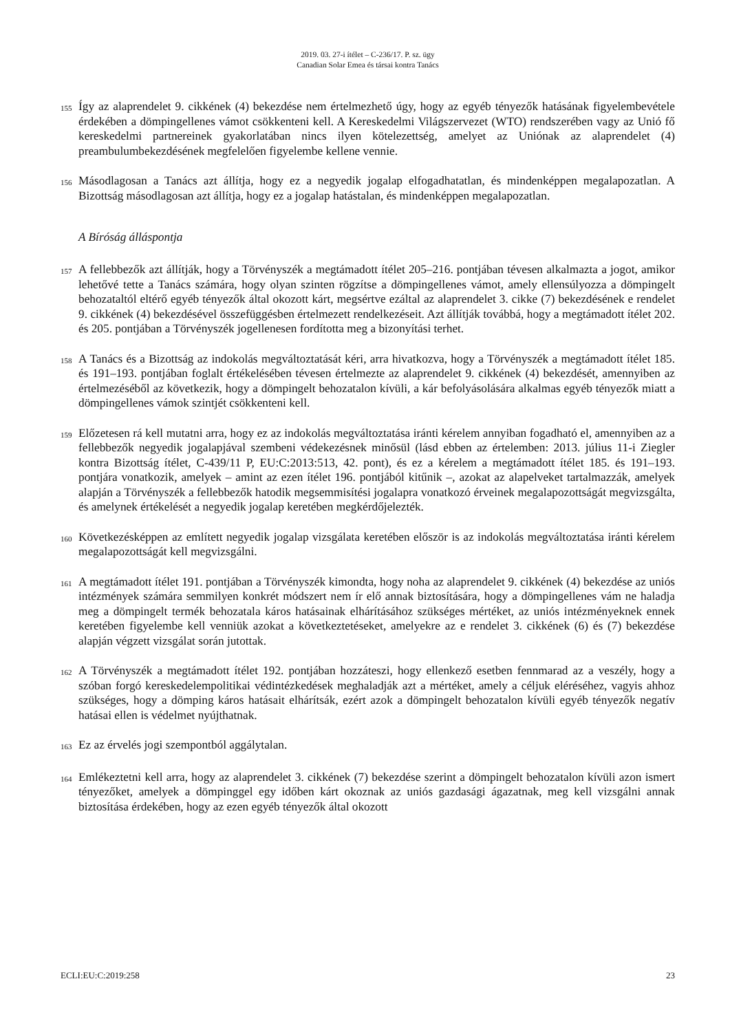2019. 03. 27-i ítélet – C-236/17. P. sz. ügy
Canadian Solar Emea és társai kontra Tanács
155 Így az alaprendelet 9. cikkének (4) bekezdése nem értelmezhető úgy, hogy az egyéb tényezők hatásának figyelembevétele érdekében a dömpingellenes vámot csökkenteni kell. A Kereskedelmi Világszervezet (WTO) rendszerében vagy az Unió fő kereskedelmi partnereinek gyakorlatában nincs ilyen kötelezettség, amelyet az Uniónak az alaprendelet (4) preambulumbekezdésének megfelelően figyelembe kellene vennie.
156 Másodlagosan a Tanács azt állítja, hogy ez a negyedik jogalap elfogadhatatlan, és mindenképpen megalapozatlan. A Bizottság másodlagosan azt állítja, hogy ez a jogalap hatástalan, és mindenképpen megalapozatlan.
A Bíróság álláspontja
157 A fellebbezők azt állítják, hogy a Törvényszék a megtámadott ítélet 205–216. pontjában tévesen alkalmazta a jogot, amikor lehetővé tette a Tanács számára, hogy olyan szinten rögzítse a dömpingellenes vámot, amely ellensúlyozza a dömpingelt behozataltól eltérő egyéb tényezők által okozott kárt, megsértve ezáltal az alaprendelet 3. cikke (7) bekezdésének e rendelet 9. cikkének (4) bekezdésével összefüggésben értelmezett rendelkezéseit. Azt állítják továbbá, hogy a megtámadott ítélet 202. és 205. pontjában a Törvényszék jogellenesen fordította meg a bizonyítási terhet.
158 A Tanács és a Bizottság az indokolás megváltoztatását kéri, arra hivatkozva, hogy a Törvényszék a megtámadott ítélet 185. és 191–193. pontjában foglalt értékelésében tévesen értelmezte az alaprendelet 9. cikkének (4) bekezdését, amennyiben az értelmezéséből az következik, hogy a dömpingelt behozatalon kívüli, a kár befolyásolására alkalmas egyéb tényezők miatt a dömpingellenes vámok szintjét csökkenteni kell.
159 Előzetesen rá kell mutatni arra, hogy ez az indokolás megváltoztatása iránti kérelem annyiban fogadható el, amennyiben az a fellebbezők negyedik jogalapjával szembeni védekezésnek minősül (lásd ebben az értelemben: 2013. július 11-i Ziegler kontra Bizottság ítélet, C-439/11 P, EU:C:2013:513, 42. pont), és ez a kérelem a megtámadott ítélet 185. és 191–193. pontjára vonatkozik, amelyek – amint az ezen ítélet 196. pontjából kitűnik –, azokat az alapelveket tartalmazzák, amelyek alapján a Törvényszék a fellebbezők hatodik megsemmisítési jogalapra vonatkozó érveinek megalapozottságát megvizsgálta, és amelynek értékelését a negyedik jogalap keretében megkérdőjelezték.
160 Következésképpen az említett negyedik jogalap vizsgálata keretében először is az indokolás megváltoztatása iránti kérelem megalapozottságát kell megvizsgálni.
161 A megtámadott ítélet 191. pontjában a Törvényszék kimondta, hogy noha az alaprendelet 9. cikkének (4) bekezdése az uniós intézmények számára semmilyen konkrét módszert nem ír elő annak biztosítására, hogy a dömpingellenes vám ne haladja meg a dömpingelt termék behozatala káros hatásainak elhárításához szükséges mértéket, az uniós intézményeknek ennek keretében figyelembe kell venniük azokat a következtetéseket, amelyekre az e rendelet 3. cikkének (6) és (7) bekezdése alapján végzett vizsgálat során jutottak.
162 A Törvényszék a megtámadott ítélet 192. pontjában hozzáteszi, hogy ellenkező esetben fennmarad az a veszély, hogy a szóban forgó kereskedelempolitikai védintézkedések meghaladják azt a mértéket, amely a céljuk eléréséhez, vagyis ahhoz szükséges, hogy a dömping káros hatásait elhárítsák, ezért azok a dömpingelt behozatalon kívüli egyéb tényezők negatív hatásai ellen is védelmet nyújthatnak.
163 Ez az érvelés jogi szempontból aggálytalan.
164 Emlékeztetni kell arra, hogy az alaprendelet 3. cikkének (7) bekezdése szerint a dömpingelt behozatalon kívüli azon ismert tényezőket, amelyek a dömpinggel egy időben kárt okoznak az uniós gazdasági ágazatnak, meg kell vizsgálni annak biztosítása érdekében, hogy az ezen egyéb tényezők által okozott
ECLI:EU:C:2019:258 23